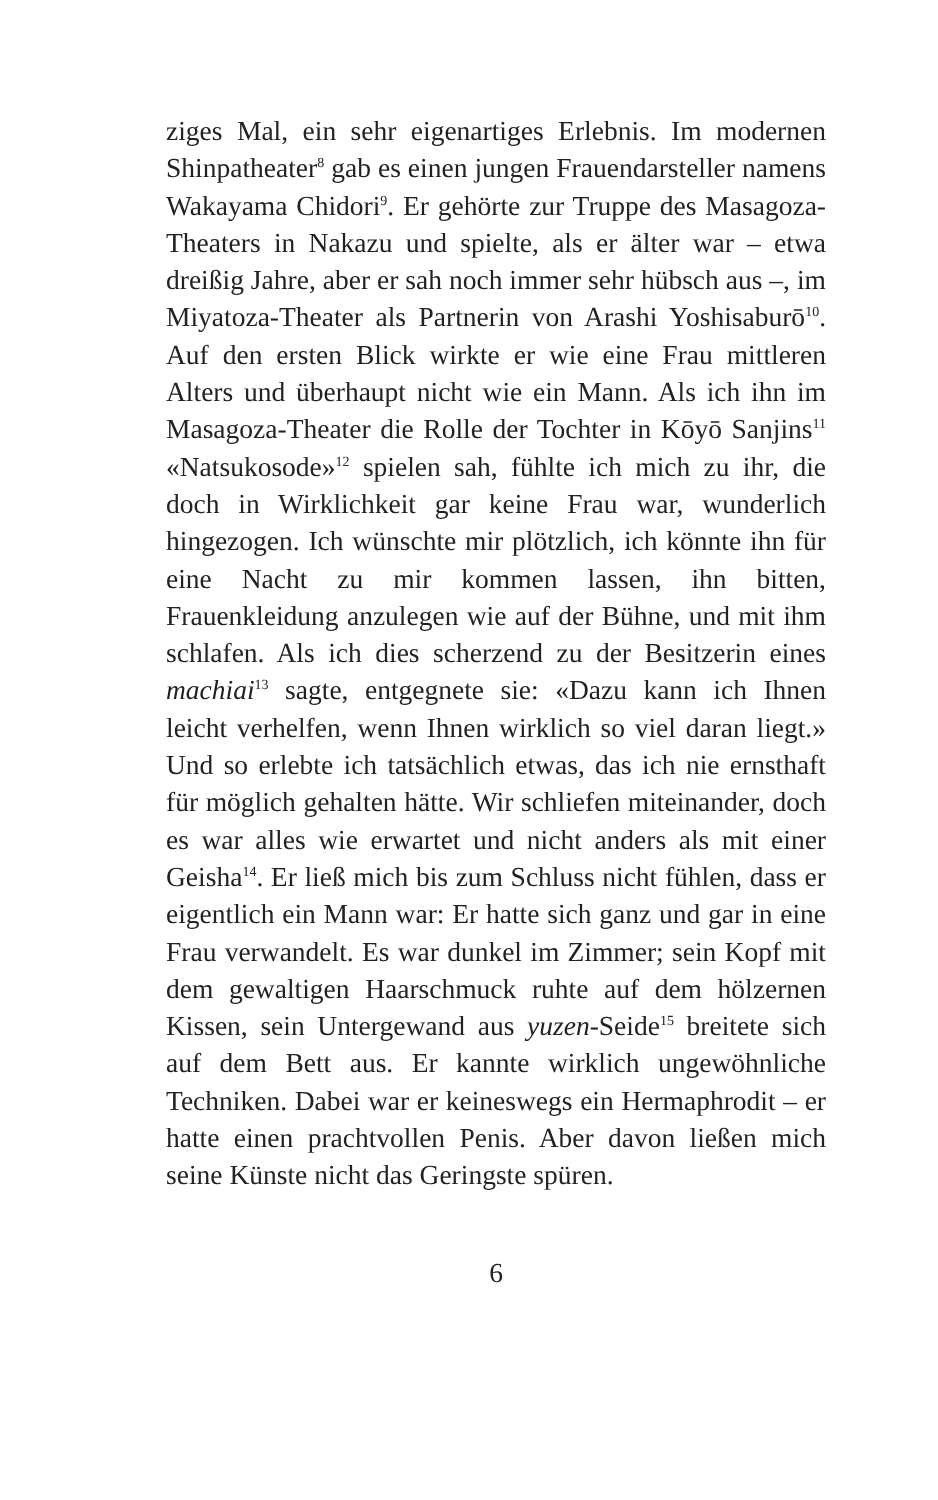ziges Mal, ein sehr eigenartiges Erlebnis. Im modernen Shinpatheater<sup>8</sup> gab es einen jungen Frauendarsteller namens Wakayama Chidori<sup>9</sup>. Er gehörte zur Truppe des Masagoza-Theaters in Nakazu und spielte, als er älter war – etwa dreißig Jahre, aber er sah noch immer sehr hübsch aus –, im Miyatoza-Theater als Partnerin von Arashi Yoshisaburō<sup>10</sup>. Auf den ersten Blick wirkte er wie eine Frau mittleren Alters und überhaupt nicht wie ein Mann. Als ich ihn im Masagoza-Theater die Rolle der Tochter in Kōyō Sanjins<sup>11</sup> «Natsukosode»<sup>12</sup> spielen sah, fühlte ich mich zu ihr, die doch in Wirklichkeit gar keine Frau war, wunderlich hingezogen. Ich wünschte mir plötzlich, ich könnte ihn für eine Nacht zu mir kommen lassen, ihn bitten, Frauenkleidung anzulegen wie auf der Bühne, und mit ihm schlafen. Als ich dies scherzend zu der Besitzerin eines machiai<sup>13</sup> sagte, entgegnete sie: «Dazu kann ich Ihnen leicht verhelfen, wenn Ihnen wirklich so viel daran liegt.» Und so erlebte ich tatsächlich etwas, das ich nie ernsthaft für möglich gehalten hätte. Wir schliefen miteinander, doch es war alles wie erwartet und nicht anders als mit einer Geisha<sup>14</sup>. Er ließ mich bis zum Schluss nicht fühlen, dass er eigentlich ein Mann war: Er hatte sich ganz und gar in eine Frau verwandelt. Es war dunkel im Zimmer; sein Kopf mit dem gewaltigen Haarschmuck ruhte auf dem hölzernen Kissen, sein Untergewand aus yuzen-Seide<sup>15</sup> breitete sich auf dem Bett aus. Er kannte wirklich ungewöhnliche Techniken. Dabei war er keineswegs ein Hermaphrodit – er hatte einen prachtvollen Penis. Aber davon ließen mich seine Künste nicht das Geringste spüren.
6